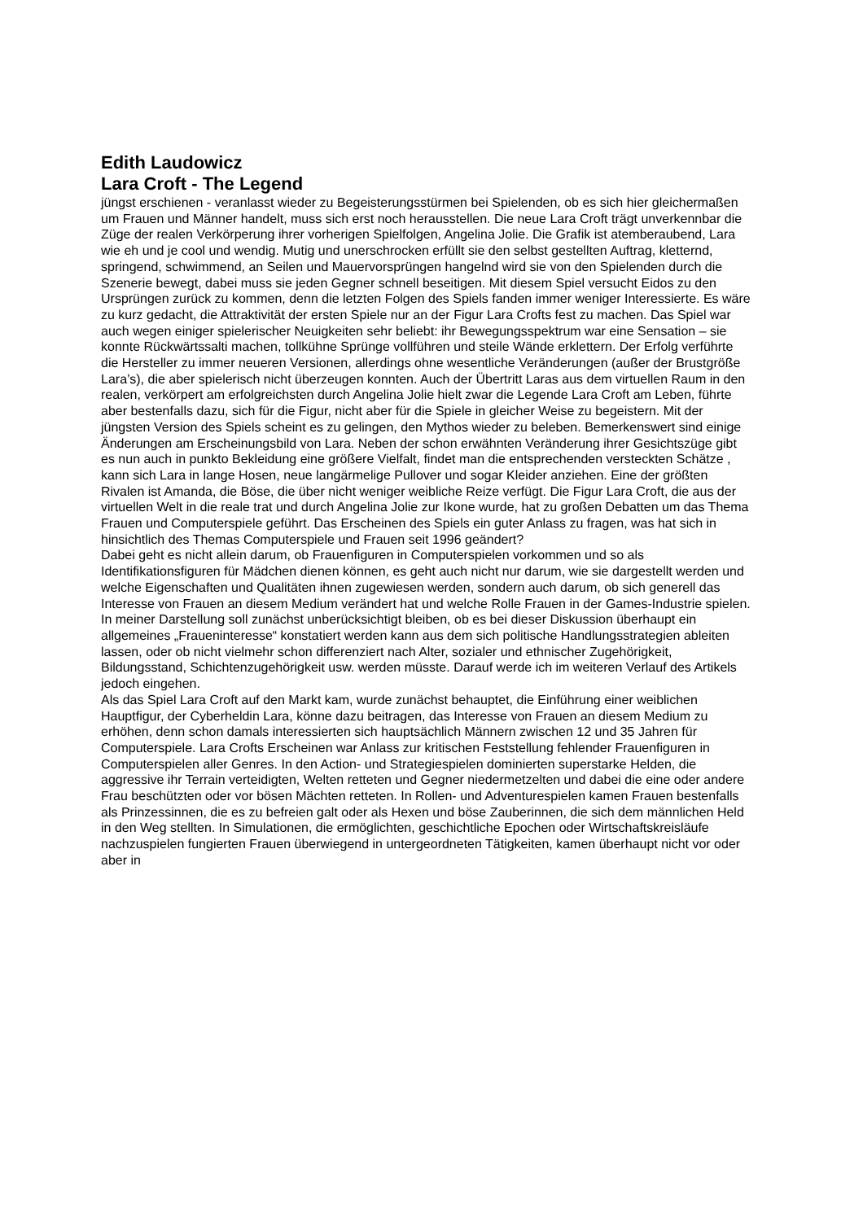Edith Laudowicz
Lara Croft - The Legend
jüngst erschienen - veranlasst wieder zu Begeisterungsstürmen bei Spielenden, ob es sich hier gleichermaßen um Frauen und Männer handelt, muss sich erst noch herausstellen. Die neue Lara Croft trägt unverkennbar die Züge der realen Verkörperung ihrer vorherigen Spielfolgen, Angelina Jolie. Die Grafik ist atemberaubend, Lara wie eh und je cool und wendig. Mutig und unerschrocken erfüllt sie den selbst gestellten Auftrag, kletternd, springend, schwimmend, an Seilen und Mauervorsprüngen hangelnd wird sie von den Spielenden durch die Szenerie bewegt, dabei muss sie jeden Gegner schnell beseitigen. Mit diesem Spiel versucht Eidos zu den Ursprüngen zurück zu kommen, denn die letzten Folgen des Spiels fanden immer weniger Interessierte. Es wäre zu kurz gedacht, die Attraktivität der ersten Spiele nur an der Figur Lara Crofts fest zu machen. Das Spiel war auch wegen einiger spielerischer Neuigkeiten sehr beliebt: ihr Bewegungsspektrum war eine Sensation – sie konnte Rückwärtssalti machen, tollkühne Sprünge vollführen und steile Wände erklettern. Der Erfolg verführte die Hersteller zu immer neueren Versionen, allerdings ohne wesentliche Veränderungen (außer der Brustgröße Lara’s), die aber spielerisch nicht überzeugen konnten. Auch der Übertritt Laras aus dem virtuellen Raum in den realen, verkörpert am erfolgreichsten durch Angelina Jolie hielt zwar die Legende Lara Croft am Leben, führte aber bestenfalls dazu, sich für die Figur, nicht aber für die Spiele in gleicher Weise zu begeistern. Mit der jüngsten Version des Spiels scheint es zu gelingen, den Mythos wieder zu beleben. Bemerkenswert sind einige Änderungen am Erscheinungsbild von Lara. Neben der schon erwähnten Veränderung ihrer Gesichtszüge gibt es nun auch in punkto Bekleidung eine größere Vielfalt, findet man die entsprechenden versteckten Schätze , kann sich Lara in lange Hosen, neue langärmelige Pullover und sogar Kleider anziehen. Eine der größten Rivalen ist Amanda, die Böse, die über nicht weniger weibliche Reize verfügt. Die Figur Lara Croft, die aus der virtuellen Welt in die reale trat und durch Angelina Jolie zur Ikone wurde, hat zu großen Debatten um das Thema Frauen und Computerspiele geführt. Das Erscheinen des Spiels ein guter Anlass zu fragen, was hat sich in hinsichtlich des Themas Computerspiele und Frauen seit 1996 geändert?
Dabei geht es nicht allein darum, ob Frauenfiguren in Computerspielen vorkommen und so als Identifikationsfiguren für Mädchen dienen können, es geht auch nicht nur darum, wie sie dargestellt werden und welche Eigenschaften und Qualitäten ihnen zugewiesen werden, sondern auch darum, ob sich generell das Interesse von Frauen an diesem Medium verändert hat und welche Rolle Frauen in der Games-Industrie spielen.
In meiner Darstellung soll zunächst unberücksichtigt bleiben, ob es bei dieser Diskussion überhaupt ein allgemeines „Fraueninteresse“ konstatiert werden kann aus dem sich politische Handlungsstrategien ableiten lassen, oder ob nicht vielmehr schon differenziert nach Alter, sozialer und ethnischer Zugehörigkeit, Bildungsstand, Schichtenzugehörigkeit usw. werden müsste. Darauf werde ich im weiteren Verlauf des Artikels jedoch eingehen.
Als das Spiel Lara Croft auf den Markt kam, wurde zunächst behauptet, die Einführung einer weiblichen Hauptfigur, der Cyberheldin Lara, könne dazu beitragen, das Interesse von Frauen an diesem Medium zu erhöhen, denn schon damals interessierten sich hauptsächlich Männern zwischen 12 und 35 Jahren für Computerspiele. Lara Crofts Erscheinen war Anlass zur kritischen Feststellung fehlender Frauenfiguren in Computerspielen aller Genres. In den Action- und Strategiespielen dominierten superstarke Helden, die aggressive ihr Terrain verteidigten, Welten retteten und Gegner niedermetzelten und dabei die eine oder andere Frau beschützten oder vor bösen Mächten retteten. In Rollen- und Adventurespielen kamen Frauen bestenfalls als Prinzessinnen, die es zu befreien galt oder als Hexen und böse Zauberinnen, die sich dem männlichen Held in den Weg stellten. In Simulationen, die ermöglichten, geschichtliche Epochen oder Wirtschaftskreisläufe nachzuspielen fungierten Frauen überwiegend in untergeordneten Tätigkeiten, kamen überhaupt nicht vor oder aber in